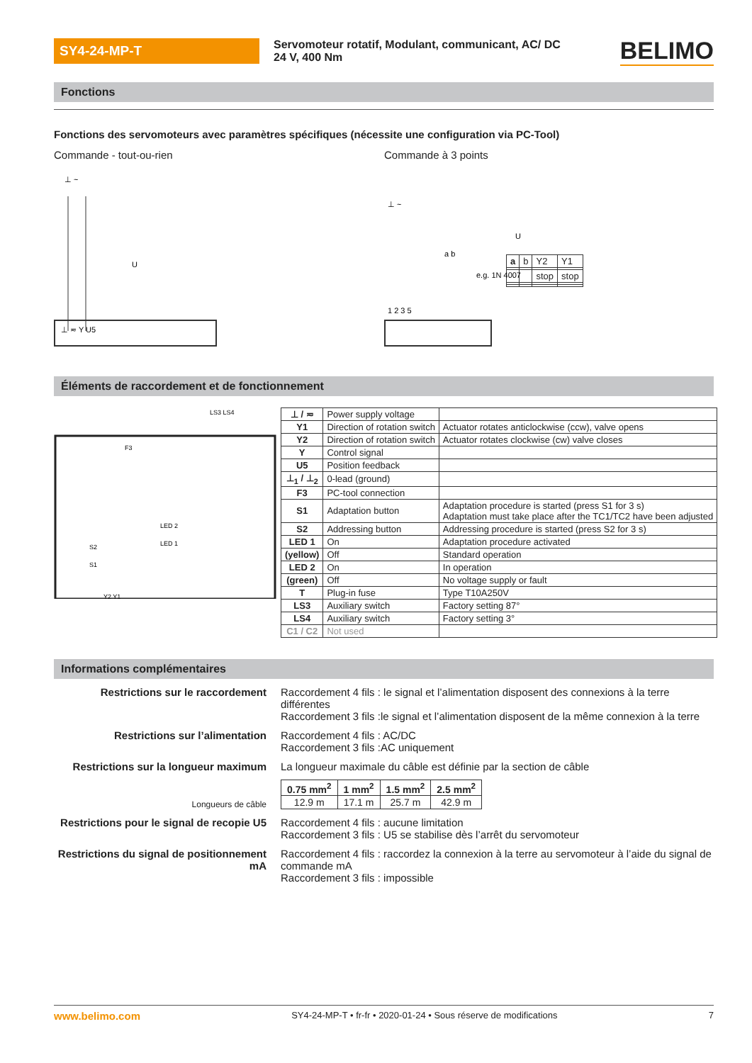SY4-24-MP-T
Servomoteur rotatif, Modulant, communicant, AC/ DC 24 V, 400 Nm
BELIMO
Fonctions
Fonctions des servomoteurs avec paramètres spécifiques (nécessite une configuration via PC-Tool)
Commande - tout-ou-rien Commande à 3 points
⊥ ~
U
⊥ ≂ Y U5
⊥ ~
U
e.g. 1N 4007
1 2 3 5
a b
| a | b | Y2 | Y1 |
| | | stop | stop |
Éléments de raccordement et de fonctionnement
LS3 LS4
F3
LED 2
LED 1
Y2 Y1
S2
S1
| ⊥ / ≂ | Power supply voltage | |
| Y1 | Direction of rotation switch | Actuator rotates anticlockwise (ccw), valve opens |
| Y2 | Direction of rotation switch | Actuator rotates clockwise (cw) valve closes |
| Y | Control signal | |
| U5 | Position feedback | |
| ⊥<sub>1</sub> / ⊥<sub>2</sub> | 0-lead (ground) | |
| F3 | PC-tool connection | |
| S1 | Adaptation button | Adaptation procedure is started (press S1 for 3 s) Adaptation must take place after the TC1/TC2 have been adjusted |
| S2 | Addressing button | Addressing procedure is started (press S2 for 3 s) |
| LED 1 | On | Adaptation procedure activated |
| (yellow) | Off | Standard operation |
| LED 2 | On | In operation |
| (green) | Off | No voltage supply or fault |
| T | Plug-in fuse | Type T10A250V |
| LS3 | Auxiliary switch | Factory setting 87° |
| LS4 | Auxiliary switch | Factory setting 3° |
| C1 / C2 | Not used | |
Informations complémentaires
Restrictions sur le raccordement
Raccordement 4 fils : le signal et l’alimentation disposent des connexions à la terre différentes
Raccordement 3 fils :le signal et l’alimentation disposent de la même connexion à la terre
Restrictions sur l’alimentation
Raccordement 4 fils : AC/DC
Raccordement 3 fils :AC uniquement
Restrictions sur la longueur maximum
La longueur maximale du câble est définie par la section de câble
Longueurs de câble
| 0.75 mm<sup>2</sup> | 1 mm<sup>2</sup> | 1.5 mm<sup>2</sup> | 2.5 mm<sup>2</sup> |
| --- | --- | --- | --- |
| 12.9 m | 17.1 m | 25.7 m | 42.9 m |
Restrictions pour le signal de recopie U5
Raccordement 4 fils : aucune limitation
Raccordement 3 fils : U5 se stabilise dès l’arrêt du servomoteur
Restrictions du signal de positionnement mA
Raccordement 4 fils : raccordez la connexion à la terre au servomoteur à l’aide du signal de commande mA
Raccordement 3 fils : impossible
www.belimo.com SY4-24-MP-T • fr-fr • 2020-01-24 • Sous réserve de modifications 7